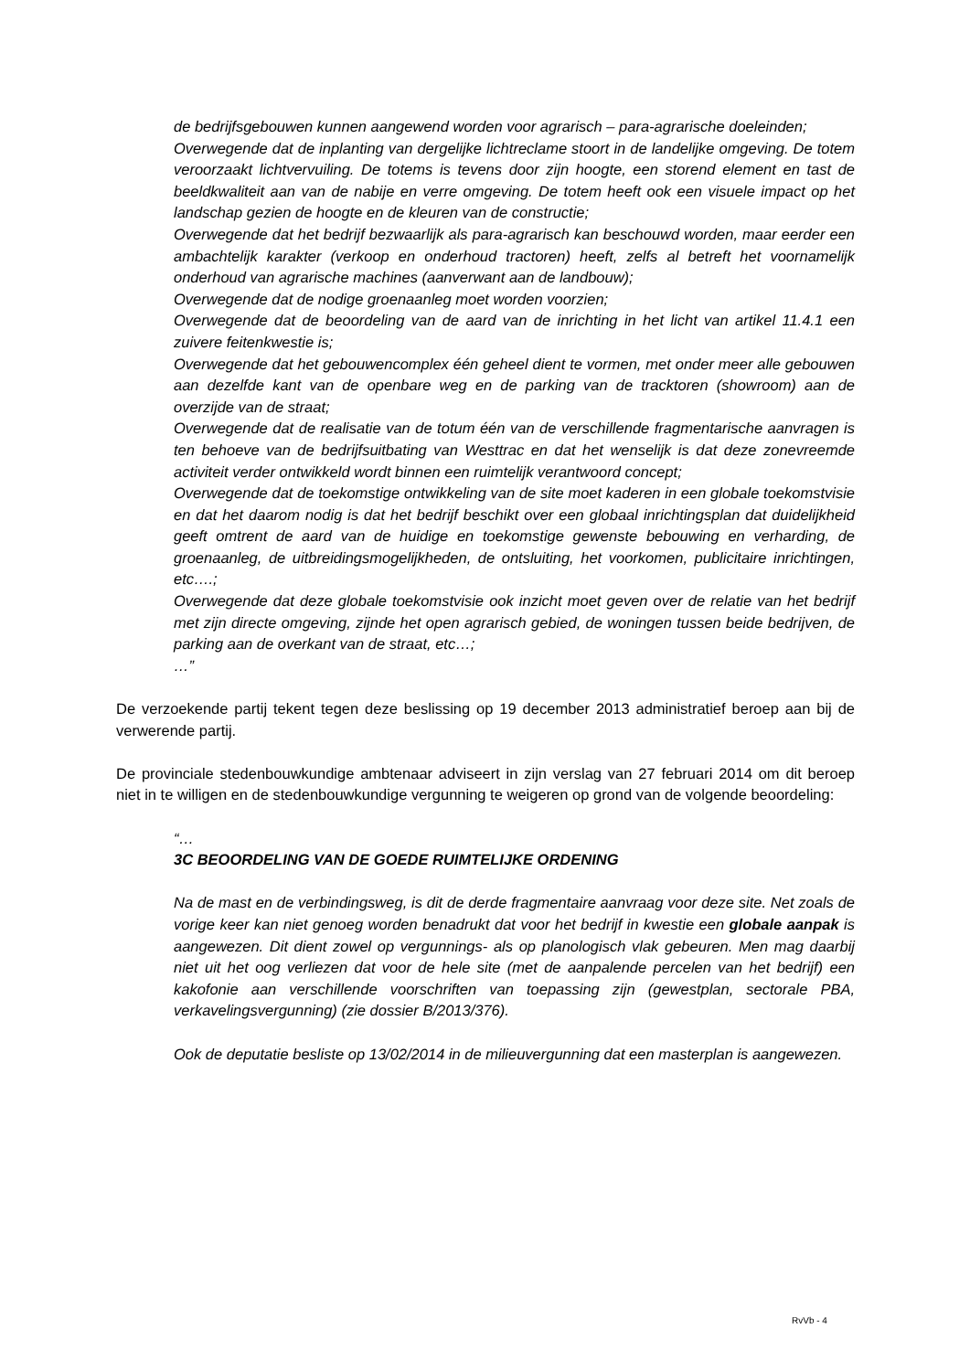de bedrijfsgebouwen kunnen aangewend worden voor agrarisch – para-agrarische doeleinden;
Overwegende dat de inplanting van dergelijke lichtreclame stoort in de landelijke omgeving. De totem veroorzaakt lichtvervuiling. De totems is tevens door zijn hoogte, een storend element en tast de beeldkwaliteit aan van de nabije en verre omgeving. De totem heeft ook een visuele impact op het landschap gezien de hoogte en de kleuren van de constructie;
Overwegende dat het bedrijf bezwaarlijk als para-agrarisch kan beschouwd worden, maar eerder een ambachtelijk karakter (verkoop en onderhoud tractoren) heeft, zelfs al betreft het voornamelijk onderhoud van agrarische machines (aanverwant aan de landbouw);
Overwegende dat de nodige groenaanleg moet worden voorzien;
Overwegende dat de beoordeling van de aard van de inrichting in het licht van artikel 11.4.1 een zuivere feitenkwestie is;
Overwegende dat het gebouwencomplex één geheel dient te vormen, met onder meer alle gebouwen aan dezelfde kant van de openbare weg en de parking van de tracktoren (showroom) aan de overzijde van de straat;
Overwegende dat de realisatie van de totum één van de verschillende fragmentarische aanvragen is ten behoeve van de bedrijfsuitbating van Westtrac en dat het wenselijk is dat deze zonevreemde activiteit verder ontwikkeld wordt binnen een ruimtelijk verantwoord concept;
Overwegende dat de toekomstige ontwikkeling van de site moet kaderen in een globale toekomstvisie en dat het daarom nodig is dat het bedrijf beschikt over een globaal inrichtingsplan dat duidelijkheid geeft omtrent de aard van de huidige en toekomstige gewenste bebouwing en verharding, de groenaanleg, de uitbreidingsmogelijkheden, de ontsluiting, het voorkomen, publicitaire inrichtingen, etc….;
Overwegende dat deze globale toekomstvisie ook inzicht moet geven over de relatie van het bedrijf met zijn directe omgeving, zijnde het open agrarisch gebied, de woningen tussen beide bedrijven, de parking aan de overkant van de straat, etc…;
…”
De verzoekende partij tekent tegen deze beslissing op 19 december 2013 administratief beroep aan bij de verwerende partij.
De provinciale stedenbouwkundige ambtenaar adviseert in zijn verslag van 27 februari 2014 om dit beroep niet in te willigen en de stedenbouwkundige vergunning te weigeren op grond van de volgende beoordeling:
“…
3C BEOORDELING VAN DE GOEDE RUIMTELIJKE ORDENING
Na de mast en de verbindingsweg, is dit de derde fragmentaire aanvraag voor deze site. Net zoals de vorige keer kan niet genoeg worden benadrukt dat voor het bedrijf in kwestie een globale aanpak is aangewezen. Dit dient zowel op vergunnings- als op planologisch vlak gebeuren. Men mag daarbij niet uit het oog verliezen dat voor de hele site (met de aanpalende percelen van het bedrijf) een kakofonie aan verschillende voorschriften van toepassing zijn (gewestplan, sectorale PBA, verkavelingsvergunning) (zie dossier B/2013/376).
Ook de deputatie besliste op 13/02/2014 in de milieuvergunning dat een masterplan is aangewezen.
RvVb - 4